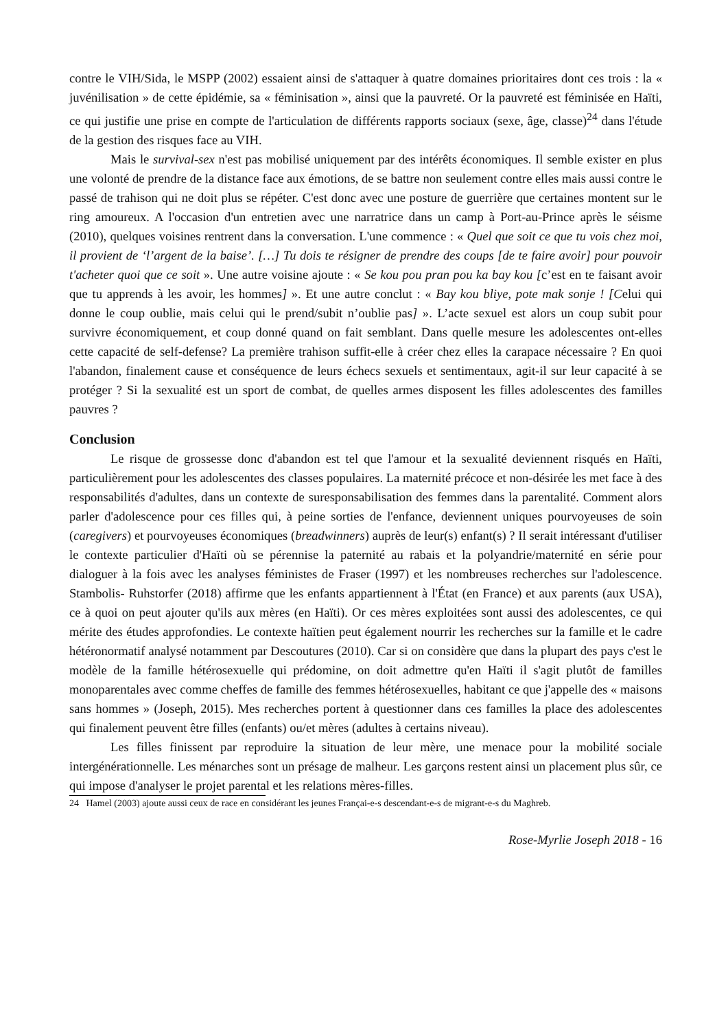contre le VIH/Sida, le MSPP (2002) essaient ainsi de s'attaquer à quatre domaines prioritaires dont ces trois : la « juvénilisation » de cette épidémie, sa « féminisation », ainsi que la pauvreté. Or la pauvreté est féminisée en Haïti, ce qui justifie une prise en compte de l'articulation de différents rapports sociaux (sexe, âge, classe)<sup>24</sup> dans l'étude de la gestion des risques face au VIH.
Mais le survival-sex n'est pas mobilisé uniquement par des intérêts économiques. Il semble exister en plus une volonté de prendre de la distance face aux émotions, de se battre non seulement contre elles mais aussi contre le passé de trahison qui ne doit plus se répéter. C'est donc avec une posture de guerrière que certaines montent sur le ring amoureux. A l'occasion d'un entretien avec une narratrice dans un camp à Port-au-Prince après le séisme (2010), quelques voisines rentrent dans la conversation. L'une commence : « Quel que soit ce que tu vois chez moi, il provient de ‘l’argent de la baise’. […] Tu dois te résigner de prendre des coups [de te faire avoir] pour pouvoir t'acheter quoi que ce soit ». Une autre voisine ajoute : « Se kou pou pran pou ka bay kou [c’est en te faisant avoir que tu apprends à les avoir, les hommes] ». Et une autre conclut : « Bay kou bliye, pote mak sonje ! [Celui qui donne le coup oublie, mais celui qui le prend/subit n’oublie pas] ». L’acte sexuel est alors un coup subit pour survivre économiquement, et coup donné quand on fait semblant. Dans quelle mesure les adolescentes ont-elles cette capacité de self-defense? La première trahison suffit-elle à créer chez elles la carapace nécessaire ? En quoi l'abandon, finalement cause et conséquence de leurs échecs sexuels et sentimentaux, agit-il sur leur capacité à se protéger ? Si la sexualité est un sport de combat, de quelles armes disposent les filles adolescentes des familles pauvres ?
Conclusion
Le risque de grossesse donc d'abandon est tel que l'amour et la sexualité deviennent risqués en Haïti, particulièrement pour les adolescentes des classes populaires. La maternité précoce et non-désirée les met face à des responsabilités d'adultes, dans un contexte de suresponsabilisation des femmes dans la parentalité. Comment alors parler d'adolescence pour ces filles qui, à peine sorties de l'enfance, deviennent uniques pourvoyeuses de soin (caregivers) et pourvoyeuses économiques (breadwinners) auprès de leur(s) enfant(s) ? Il serait intéressant d'utiliser le contexte particulier d'Haïti où se pérennise la paternité au rabais et la polyandrie/maternité en série pour dialoguer à la fois avec les analyses féministes de Fraser (1997) et les nombreuses recherches sur l'adolescence. Stambolis- Ruhstorfer (2018) affirme que les enfants appartiennent à l'État (en France) et aux parents (aux USA), ce à quoi on peut ajouter qu'ils aux mères (en Haïti). Or ces mères exploitées sont aussi des adolescentes, ce qui mérite des études approfondies. Le contexte haïtien peut également nourrir les recherches sur la famille et le cadre hétéronormatif analysé notamment par Descoutures (2010). Car si on considère que dans la plupart des pays c'est le modèle de la famille hétérosexuelle qui prédomine, on doit admettre qu'en Haïti il s'agit plutôt de familles monoparentales avec comme cheffes de famille des femmes hétérosexuelles, habitant ce que j'appelle des « maisons sans hommes » (Joseph, 2015). Mes recherches portent à questionner dans ces familles la place des adolescentes qui finalement peuvent être filles (enfants) ou/et mères (adultes à certains niveau).
Les filles finissent par reproduire la situation de leur mère, une menace pour la mobilité sociale intergénérationnelle. Les ménarches sont un présage de malheur. Les garçons restent ainsi un placement plus sûr, ce qui impose d'analyser le projet parental et les relations mères-filles.
24 Hamel (2003) ajoute aussi ceux de race en considérant les jeunes Françai-e-s descendant-e-s de migrant-e-s du Maghreb.
Rose-Myrlie Joseph 2018 - 16